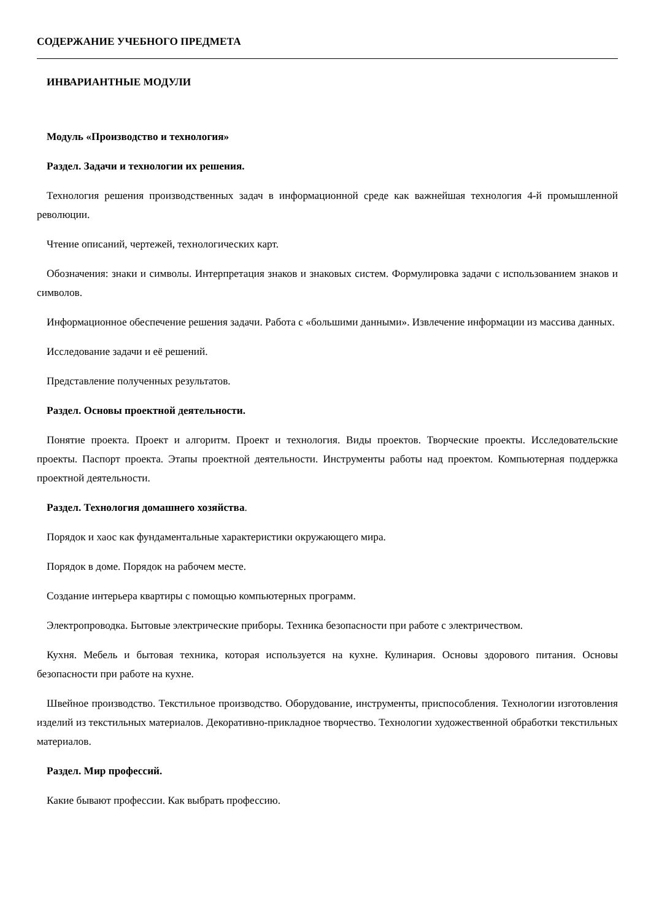СОДЕРЖАНИЕ УЧЕБНОГО ПРЕДМЕТА
ИНВАРИАНТНЫЕ МОДУЛИ
Модуль «Производство и технология»
Раздел. Задачи и технологии их решения.
Технология решения производственных задач в информационной среде как важнейшая технология 4-й промышленной революции.
Чтение описаний, чертежей, технологических карт.
Обозначения: знаки и символы. Интерпретация знаков и знаковых систем. Формулировка задачи с использованием знаков и символов.
Информационное обеспечение решения задачи. Работа с «большими данными». Извлечение информации из массива данных.
Исследование задачи и её решений.
Представление полученных результатов.
Раздел. Основы проектной деятельности.
Понятие проекта. Проект и алгоритм. Проект и технология. Виды проектов. Творческие проекты. Исследовательские проекты. Паспорт проекта. Этапы проектной деятельности. Инструменты работы над проектом. Компьютерная поддержка проектной деятельности.
Раздел. Технология домашнего хозяйства.
Порядок и хаос как фундаментальные характеристики окружающего мира.
Порядок в доме. Порядок на рабочем месте.
Создание интерьера квартиры с помощью компьютерных программ.
Электропроводка. Бытовые электрические приборы. Техника безопасности при работе с электричеством.
Кухня. Мебель и бытовая техника, которая используется на кухне. Кулинария. Основы здорового питания. Основы безопасности при работе на кухне.
Швейное производство. Текстильное производство. Оборудование, инструменты, приспособления. Технологии изготовления изделий из текстильных материалов. Декоративно-прикладное творчество. Технологии художественной обработки текстильных материалов.
Раздел. Мир профессий.
Какие бывают профессии. Как выбрать профессию.